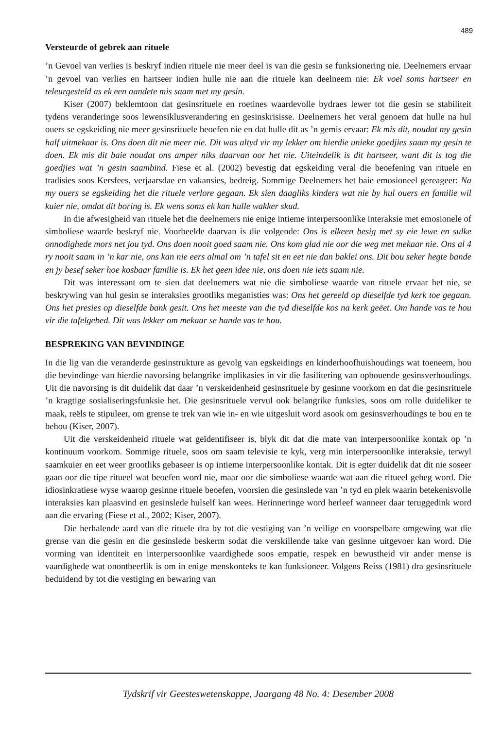489
Versteurde of gebrek aan rituele
’n Gevoel van verlies is beskryf indien rituele nie meer deel is van die gesin se funksionering nie. Deelnemers ervaar ’n gevoel van verlies en hartseer indien hulle nie aan die rituele kan deelneem nie: Ek voel soms hartseer en teleurgesteld as ek een aandete mis saam met my gesin.
Kiser (2007) beklemtoon dat gesinsrituele en roetines waardevolle bydraes lewer tot die gesin se stabiliteit tydens veranderinge soos lewensiklusverandering en gesinskrisisse. Deelnemers het veral genoem dat hulle na hul ouers se egskeiding nie meer gesinsrituele beoefen nie en dat hulle dit as ’n gemis ervaar: Ek mis dit, noudat my gesin half uitmekaar is. Ons doen dit nie meer nie. Dit was altyd vir my lekker om hierdie unieke goedjies saam my gesin te doen. Ek mis dit baie noudat ons amper niks daarvan oor het nie. Uiteindelik is dit hartseer, want dit is tog die goedjies wat ’n gesin saambind. Fiese et al. (2002) bevestig dat egskeiding veral die beoefening van rituele en tradisies soos Kersfees, verjaarsdae en vakansies, bedreig. Sommige Deelnemers het baie emosioneel gereageer: Na my ouers se egskeiding het die rituele verlore gegaan. Ek sien daagliks kinders wat nie by hul ouers en familie wil kuier nie, omdat dit boring is. Ek wens soms ek kan hulle wakker skud.
In die afwesigheid van rituele het die deelnemers nie enige intieme interpersoonlike interaksie met emosionele of simboliese waarde beskryf nie. Voorbeelde daarvan is die volgende: Ons is elkeen besig met sy eie lewe en sulke onnodighede mors net jou tyd. Ons doen nooit goed saam nie. Ons kom glad nie oor die weg met mekaar nie. Ons al 4 ry nooit saam in ’n kar nie, ons kan nie eers almal om ’n tafel sit en eet nie dan baklei ons. Dit bou seker hegte bande en jy besef seker hoe kosbaar familie is. Ek het geen idee nie, ons doen nie iets saam nie.
Dit was interessant om te sien dat deelnemers wat nie die simboliese waarde van rituele ervaar het nie, se beskrywing van hul gesin se interaksies grootliks meganisties was: Ons het gereeld op dieselfde tyd kerk toe gegaan. Ons het presies op dieselfde bank gesit. Ons het meeste van die tyd dieselfde kos na kerk geëet. Om hande vas te hou vir die tafelgebed. Dit was lekker om mekaar se hande vas te hou.
BESPREKING VAN BEVINDINGE
In die lig van die veranderde gesinstrukture as gevolg van egskeidings en kinderhoofhuishoudings wat toeneem, hou die bevindinge van hierdie navorsing belangrike implikasies in vir die fasilitering van opbouende gesinsverhoudings. Uit die navorsing is dit duidelik dat daar ’n verskeidenheid gesinsrituele by gesinne voorkom en dat die gesinsrituele ’n kragtige sosialiseringsfunksie het. Die gesinsrituele vervul ook belangrike funksies, soos om rolle duideliker te maak, reëls te stipuleer, om grense te trek van wie in- en wie uitgesluit word asook om gesinsverhoudings te bou en te behou (Kiser, 2007).
Uit die verskeidenheid rituele wat geïdentifiseer is, blyk dit dat die mate van interpersoonlike kontak op ’n kontinuum voorkom. Sommige rituele, soos om saam televisie te kyk, verg min interpersoonlike interaksie, terwyl saamkuier en eet weer grootliks gebaseer is op intieme interpersoonlike kontak. Dit is egter duidelik dat dit nie soseer gaan oor die tipe ritueel wat beoefen word nie, maar oor die simboliese waarde wat aan die ritueel geheg word. Die idiosinkratiese wyse waarop gesinne rituele beoefen, voorsien die gesinslede van ’n tyd en plek waarin betekenisvolle interaksies kan plaasvind en gesinslede hulself kan wees. Herinneringe word herleef wanneer daar teruggedink word aan die ervaring (Fiese et al., 2002; Kiser, 2007).
Die herhalende aard van die rituele dra by tot die vestiging van ’n veilige en voorspelbare omgewing wat die grense van die gesin en die gesinslede beskerm sodat die verskillende take van gesinne uitgevoer kan word. Die vorming van identiteit en interpersoonlike vaardighede soos empatie, respek en bewustheid vir ander mense is vaardighede wat onontbeerlik is om in enige menskonteks te kan funksioneer. Volgens Reiss (1981) dra gesinsrituele beduidend by tot die vestiging en bewaring van
Tydskrif vir Geesteswetenskappe, Jaargang 48 No. 4: Desember 2008